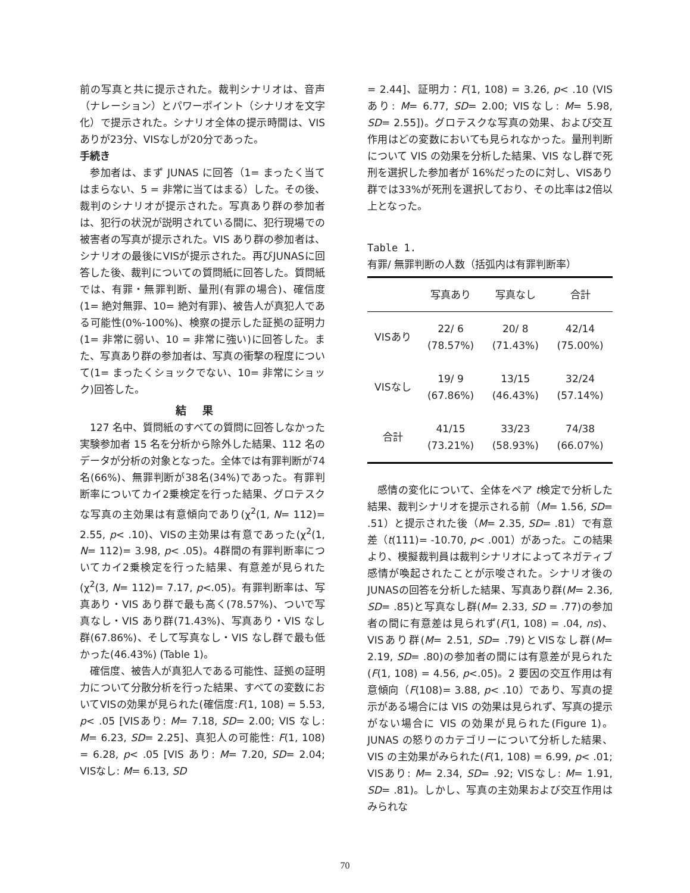前の写真と共に提示された。裁判シナリオは、音声（ナレーション）とパワーポイント（シナリオを文字化）で提示された。シナリオ全体の提示時間は、VISありが23分、VISなしが20分であった。
手続き
参加者は、まず JUNAS に回答（1= まったく当てはまらない、5 = 非常に当てはまる）した。その後、裁判のシナリオが提示された。写真あり群の参加者は、犯行の状況が説明されている間に、犯行現場での被害者の写真が提示された。VIS あり群の参加者は、シナリオの最後にVISが提示された。再びJUNASに回答した後、裁判についての質問紙に回答した。質問紙では、有罪・無罪判断、量刑(有罪の場合)、確信度(1= 絶対無罪、10= 絶対有罪)、被告人が真犯人である可能性(0%-100%)、検察の提示した証拠の証明力(1= 非常に弱い、10 = 非常に強い)に回答した。また、写真あり群の参加者は、写真の衝撃の程度について(1= まったくショックでない、10= 非常にショック)回答した。
結果
127 名中、質問紙のすべての質問に回答しなかった実験参加者 15 名を分析から除外した結果、112 名のデータが分析の対象となった。全体では有罪判断が74名(66%)、無罪判断が38名(34%)であった。有罪判断率についてカイ2乗検定を行った結果、グロテスクな写真の主効果は有意傾向であり(χ<sup>2</sup>(1, N= 112)= 2.55, p< .10)、VISの主効果は有意であった(χ<sup>2</sup>(1, N= 112)= 3.98, p< .05)。4群間の有罪判断率についてカイ2乗検定を行った結果、有意差が見られた(χ<sup>2</sup>(3, N= 112)= 7.17, p<.05)。有罪判断率は、写真あり・VIS あり群で最も高く(78.57%)、ついで写真なし・VIS あり群(71.43%)、写真あり・VIS なし群(67.86%)、そして写真なし・VIS なし群で最も低かった(46.43%) (Table 1)。
確信度、被告人が真犯人である可能性、証拠の証明力について分散分析を行った結果、すべての変数においてVISの効果が見られた(確信度:F(1, 108) = 5.53, p< .05 [VISあり: M= 7.18, SD= 2.00; VIS なし: M= 6.23, SD= 2.25]、真犯人の可能性: F(1, 108) = 6.28, p< .05 [VIS あり: M= 7.20, SD= 2.04; VISなし: M= 6.13, SD
= 2.44]、証明力：F(1, 108) = 3.26, p< .10 (VISあり: M= 6.77, SD= 2.00; VISなし: M= 5.98, SD= 2.55])。グロテスクな写真の効果、および交互作用はどの変数においても見られなかった。量刑判断について VIS の効果を分析した結果、VIS なし群で死刑を選択した参加者が 16%だったのに対し、VISあり群では33%が死刑を選択しており、その比率は2倍以上となった。
Table 1.
有罪/ 無罪判断の人数（括弧内は有罪判断率）
| | 写真あり | 写真なし | 合計 |
| --- | --- | --- | --- |
| VISあり | 22/ 6 (78.57%) | 20/ 8 (71.43%) | 42/14 (75.00%) |
| VISなし | 19/ 9 (67.86%) | 13/15 (46.43%) | 32/24 (57.14%) |
| 合計 | 41/15 (73.21%) | 33/23 (58.93%) | 74/38 (66.07%) |
感情の変化について、全体をペア t検定で分析した結果、裁判シナリオを提示される前（M= 1.56, SD= .51）と提示された後（M= 2.35, SD= .81）で有意差（t(111)= -10.70, p< .001）があった。この結果より、模擬裁判員は裁判シナリオによってネガティブ感情が喚起されたことが示唆された。シナリオ後のJUNASの回答を分析した結果、写真あり群(M= 2.36, SD= .85)と写真なし群(M= 2.33, SD = .77)の参加者の間に有意差は見られず(F(1, 108) = .04, ns)、VISあり群(M= 2.51, SD= .79)とVISなし群(M= 2.19, SD= .80)の参加者の間には有意差が見られた(F(1, 108) = 4.56, p<.05)。2 要因の交互作用は有意傾向（F(108)= 3.88, p< .10）であり、写真の提示がある場合には VIS の効果は見られず、写真の提示がない場合に VIS の効果が見られた(Figure 1)。JUNAS の怒りのカテゴリーについて分析した結果、VIS の主効果がみられた(F(1, 108) = 6.99, p< .01; VISあり: M= 2.34, SD= .92; VISなし: M= 1.91, SD= .81)。しかし、写真の主効果および交互作用はみられな
70